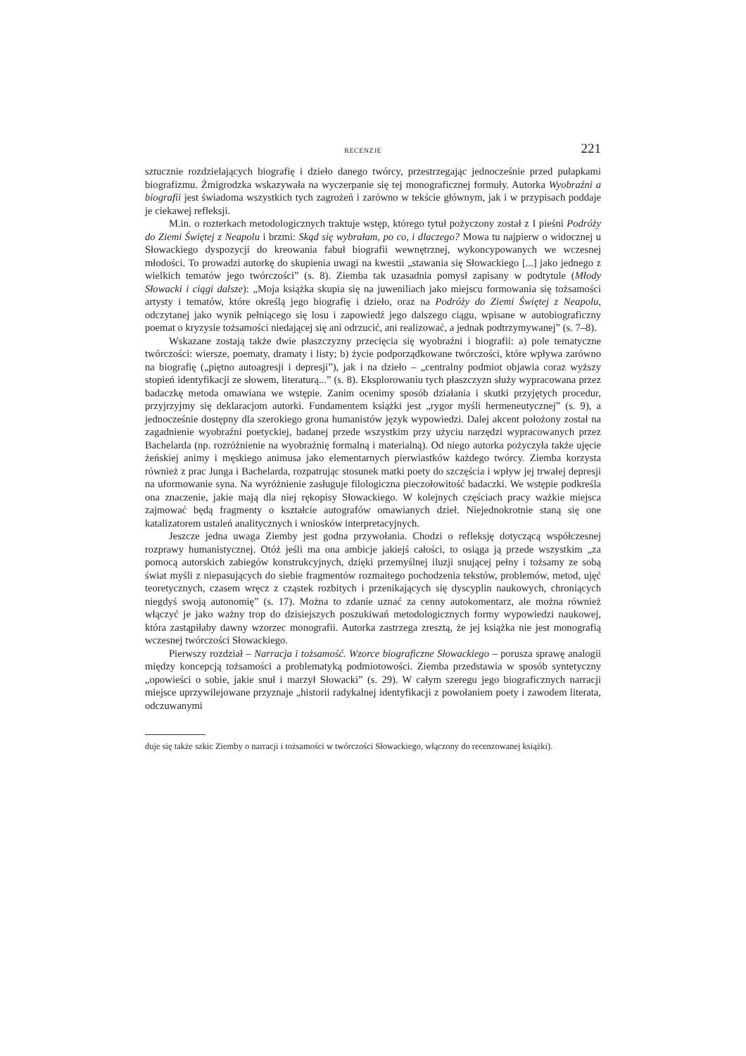RECENZJE 221
sztucznie rozdzielających biografię i dzieło danego twórcy, przestrzegając jednocześnie przed pułapkami biografizmu. Żmigrodzka wskazywała na wyczerpanie się tej monograficznej formuły. Autorka Wyobraźni a biografii jest świadoma wszystkich tych zagrożeń i zarówno w tekście głównym, jak i w przypisach poddaje je ciekawej refleksji.
M.in. o rozterkach metodologicznych traktuje wstęp, którego tytuł pożyczony został z I pieśni Podróży do Ziemi Świętej z Neapolu i brzmi: Skąd się wybrałam, po co, i dlaczego? Mowa tu najpierw o widocznej u Słowackiego dyspozycji do kreowania fabuł biografii wewnętrznej, wykoncypowanych we wczesnej młodości. To prowadzi autorkę do skupienia uwagi na kwestii „stawania się Słowackiego [...] jako jednego z wielkich tematów jego twórczości” (s. 8). Ziemba tak uzasadnia pomysł zapisany w podtytule (Młody Słowacki i ciągi dalsze): „Moja książka skupia się na juweniliach jako miejscu formowania się tożsamości artysty i tematów, które określą jego biografię i dzieło, oraz na Podróży do Ziemi Świętej z Neapolu, odczytanej jako wynik pełniącego się losu i zapowiedź jego dalszego ciągu, wpisane w autobiograficzny poemat o kryzysie tożsamości niedającej się ani odrzucić, ani realizować, a jednak podtrzymywanej” (s. 7–8).
Wskazane zostają także dwie płaszczyzny przecięcia się wyobraźni i biografii: a) pole tematyczne twórczości: wiersze, poematy, dramaty i listy; b) życie podporządkowane twórczości, które wpływa zarówno na biografię („piętno autoagresji i depresji”), jak i na dzieło – „centralny podmiot objawia coraz wyższy stopień identyfikacji ze słowem, literaturą...” (s. 8). Eksplorowaniu tych płaszczyzn służy wypracowana przez badaczkę metoda omawiana we wstępie. Zanim ocenimy sposób działania i skutki przyjętych procedur, przyjrzyjmy się deklaracjom autorki. Fundamentem książki jest „rygor myśli hermeneutycznej” (s. 9), a jednocześnie dostępny dla szerokiego grona humanistów język wypowiedzi. Dalej akcent położony został na zagadnienie wyobraźni poetyckiej, badanej przede wszystkim przy użyciu narzędzi wypracowanych przez Bachelarda (np. rozróżnienie na wyobraźnię formalną i materialną). Od niego autorka pożyczyła także ujęcie żeńskiej animy i męskiego animusa jako elementarnych pierwiastków każdego twórcy. Ziemba korzysta również z prac Junga i Bachelarda, rozpatrując stosunek matki poety do szczęścia i wpływ jej trwałej depresji na uformowanie syna. Na wyróżnienie zasługuje filologiczna pieczołowitość badaczki. We wstępie podkreśla ona znaczenie, jakie mają dla niej rękopisy Słowackiego. W kolejnych częściach pracy ważkie miejsca zajmować będą fragmenty o kształcie autografów omawianych dzieł. Niejednokrotnie staną się one katalizatorem ustaleń analitycznych i wniosków interpretacyjnych.
Jeszcze jedna uwaga Ziemby jest godna przywołania. Chodzi o refleksję dotyczącą współczesnej rozprawy humanistycznej. Otóż jeśli ma ona ambicje jakiejś całości, to osiąga ją przede wszystkim „za pomocą autorskich zabiegów konstrukcyjnych, dzięki przemyślnej iluzji snującej pełny i tożsamy ze sobą świat myśli z niepasujących do siebie fragmentów rozmaitego pochodzenia tekstów, problemów, metod, ujęć teoretycznych, czasem wręcz z cząstek rozbitych i przenikających się dyscyplin naukowych, chroniących niegdyś swoją autonomię” (s. 17). Można to zdanie uznać za cenny autokomentarz, ale można również włączyć je jako ważny trop do dzisiejszych poszukiwań metodologicznych formy wypowiedzi naukowej, która zastąpiłaby dawny wzorzec monografii. Autorka zastrzega zresztą, że jej książka nie jest monografią wczesnej twórczości Słowackiego.
Pierwszy rozdział – Narracja i tożsamość. Wzorce biograficzne Słowackiego – porusza sprawę analogii między koncepcją tożsamości a problematyką podmiotowości. Ziemba przedstawia w sposób syntetyczny „opowieści o sobie, jakie snuł i marzył Słowacki” (s. 29). W całym szeregu jego biograficznych narracji miejsce uprzywilejowane przyznaje „historii radykalnej identyfikacji z powołaniem poety i zawodem literata, odczuwanymi
duje się także szkic Ziemby o narracji i tożsamości w twórczości Słowackiego, włączony do recenzowanej książki).